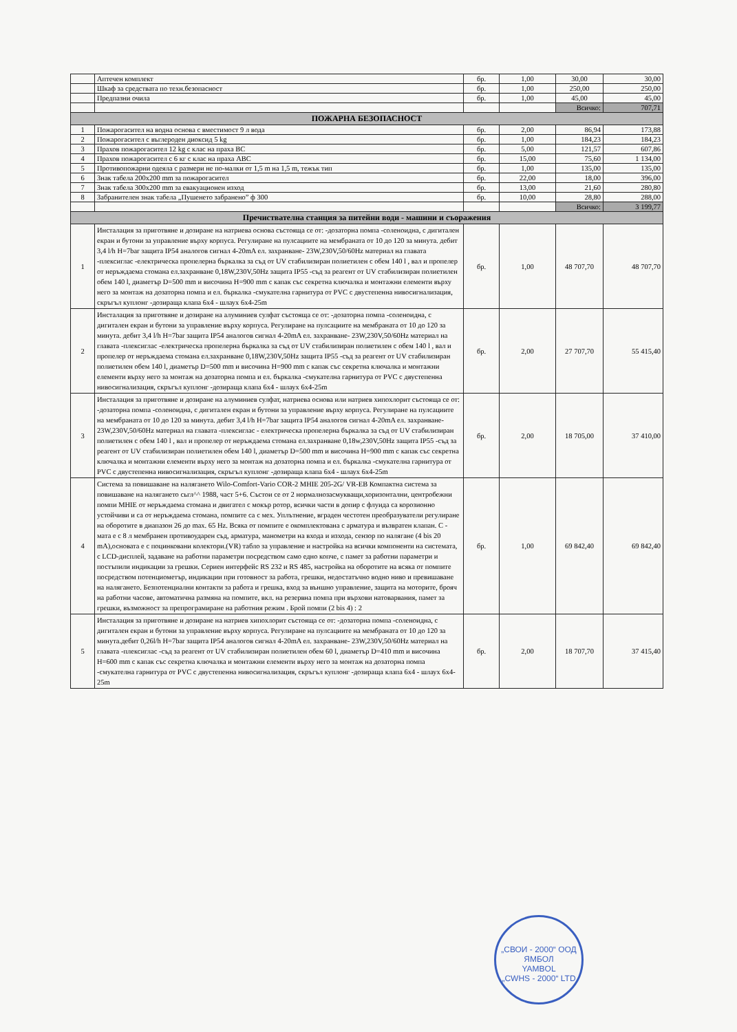| | Аптечен комплект | бр. | 1,00 | 30,00 | 30,00 |
| | Шкаф за средствата по техн.безопасност | бр. | 1,00 | 250,00 | 250,00 |
| | Предпазни очила | бр. | 1,00 | 45,00 | 45,00 |
| | | | | Всичко: | 707,71 |
| ПОЖАРНА БЕЗОПАСНОСТ | | | | | |
| 1 | Пожарогасител на водна основа с вместимост 9 л вода | бр. | 2,00 | 86,94 | 173,88 |
| 2 | Пожарогасител с въглероден диоксид 5 kg | бр. | 1,00 | 184,23 | 184,23 |
| 3 | Прахов пожарогасител 12 kg с клас на праха ВС | бр. | 5,00 | 121,57 | 607,86 |
| 4 | Прахов пожарогасител с 6 кг с клас на праха АВС | бр. | 15,00 | 75,60 | 1 134,00 |
| 5 | Противопожарни одеяла с размери не по-малки от 1,5 m на 1,5 m, тежък тип | бр. | 1,00 | 135,00 | 135,00 |
| 6 | Знак табела 200х200 mm за пожарогасител | бр. | 22,00 | 18,00 | 396,00 |
| 7 | Знак табела 300х200 mm за евакуационен изход | бр. | 13,00 | 21,60 | 280,80 |
| 8 | Забранителен знак табела „Пушенето забранено” ф 300 | бр. | 10,00 | 28,80 | 288,00 |
| | | | | Всичко: | 3 199,77 |
| Пречиствателна станция за питейни води - машини и съоражения | | | | | |
| 1 | Инсталация за приготвяне и дозиране на натриева основа състояща се от: -дозаторна помпа -соленоидна, с дигитален екран и бутони за управление върху корпуса. Регулиране на пулсациите на мембраната от 10 до 120 за минута. дебит 3,4 l/h H=7bar защита IP54 аналогов сигнал 4-20mA ел. захранване- 23W,230V,50/60Hz материал на главата -плексиглас -електрическа пропелерна бъркалка за съд от UV стабилизиран полиетилен с обем 140 l , вал и пропелер от неръждаема стомана ел.захранване 0,18W,230V,50Hz защита IP55 -съд за реагент от UV стабилизиран полиетилен обем 140 l, диаметър D=500 mm и височина H=900 mm с капак със секретна ключалка и монтажни елементи върху него за монтаж на дозаторна помпа и ел. бъркалка -смукателна гарнитура от PVC с двустепенна нивосигнализация, скръгъл куплонг -дозираща клапа 6х4 - шлаух 6х4-25m | бр. | 1,00 | 48 707,70 | 48 707,70 |
| 2 | Инсталация за приготвяне и дозиране на алуминиев сулфат състояща се от: -дозаторна помпа -соленоидна, с дигитален екран и бутони за управление върху корпуса. Регулиране на пулсациите на мембраната от 10 до 120 за минута. дебит 3,4 l/h H=7bar защита IP54 аналогов сигнал 4-20mA ел. захранване- 23W,230V,50/60Hz материал на главата -плексиглас -електрическа пропелерна бъркалка за съд от UV стабилизиран полиетилен с обем 140 l , вал и пропелер от неръждаема стомана ел.захранване 0,18W,230V,50Hz защита IP55 -съд за реагент от UV стабилизиран полиетилен обем 140 l, диаметър D=500 mm и височина H=900 mm с капак със секретна ключалка и монтажни елементи върху него за монтаж на дозаторна помпа и ел. бъркалка -смукателна гарнитура от PVC с двустепенна нивосигнализация, скръгъл куплонг -дозираща клапа 6х4 - шлаух 6х4-25m | бр. | 2,00 | 27 707,70 | 55 415,40 |
| 3 | Инсталация за приготвяне и дозиране на алуминиев сулфат, натриева основа или натриев хипохлорит състояща се от: -дозаторна помпа -соленоидна, с дигитален екран и бутони за управление върху корпуса. Регулиране на пулсациите на мембраната от 10 до 120 за минута. дебит 3,4 l/h H=7bar защита IP54 аналогов сигнал 4-20mA ел. захранване- 23W,230V,50/60Hz материал на главата -плексиглас - електрическа пропелерна бъркалка за съд от UV стабилизиран полиетилен с обем 140 l , вал и пропелер от неръждаема стомана ел.захранване 0,18w,230V,50Hz защита IP55 -съд за реагент от UV стабилизиран полиетилен обем 140 l, диаметър D=500 mm и височина H=900 mm с капак със секретна ключалка и монтажни елементи върху него за монтаж на дозаторна помпа и ел. бъркалка -смукателна гарнитура от PVC с двустепенна нивосигнализация, скръгъл куплонг -дозираща клапа 6х4 - шлаух 6х4-25m | бр. | 2,00 | 18 705,00 | 37 410,00 |
| 4 | Система за повишаване на налягането Wilo-Comfort-Vario COR-2 MHIE 205-2G/ VR-EB Компактна система за повишаване на налягането сьгл^^ 1988, част 5+6. Състои се от 2 нормалнозасмукващи,хоризонтални, центробежни помпи MHIE от неръждаема стомана и двигател с мокър ротор, всички части в допир с флуида са корозионно устойчиви и са от неръждаема стомана, помпите са с мех. Уплътнение, вграден честотен преобразуватели регулиране на оборотите в диапазон 26 до max. 65 Hz. Всяка от помпите е окомплектована с арматура и възвратен клапан. С - мата е с 8 л мембранен противоударен съд, арматура, манометри на входа и изхода, сензор по налягане (4 bis 20 mA),основата е с поцинковани колектори.(VR) табло за управление и настройка на всички компоненти на системата, с LCD-дисплей, задаване на работни параметри посредством само едно копче, с памет за работни параметри и постъпили индикации за грешки. Сериен интерфейс RS 232 и RS 485, настройка на оборотите на всяка от помпите посредством потенциометър, индикации при готовност за работа, грешки, недостатъчно водно ниво и превишаване на налягането. Безпотенциални контакти за работа и грешка, вход за външно управление, защита на моторите, брояч на работни часове, автоматична размяна на помпите, вкл. на резервна помпа при върхови натоварвания, памет за грешки, възможност за препрограмиране на работния режим . Брой помпи (2 bis 4) : 2 | бр. | 1,00 | 69 842,40 | 69 842,40 |
| 5 | Инсталация за приготвяне и дозиране на натриев хипохлорит състояща се от: -дозаторна помпа -соленоидна, с дигитален екран и бутони за управление върху корпуса. Регулиране на пулсациите на мембраната от 10 до 120 за минута.дебит 0,26l/h H=7bar защита IP54 аналогов сигнал 4-20mA ел. захранване- 23W,230V,50/60Hz материал на главата -плексиглас -съд за реагент от UV стабилизиран полиетилен обем 60 l, диаметър D=410 mm и височина H=600 mm с капак със секретна ключалка и монтажни елементи върху него за монтаж на дозаторна помпа -смукателна гарнитура от PVC с двустепенна нивосигнализация, скръгъл куплонг -дозираща клапа 6х4 - шлаух 6х4-25m | бр. | 2,00 | 18 707,70 | 37 415,40 |
„СВОИ - 2000“ ООД ЯМБОЛ
YAMBOL
„CWHS - 2000“ LTD